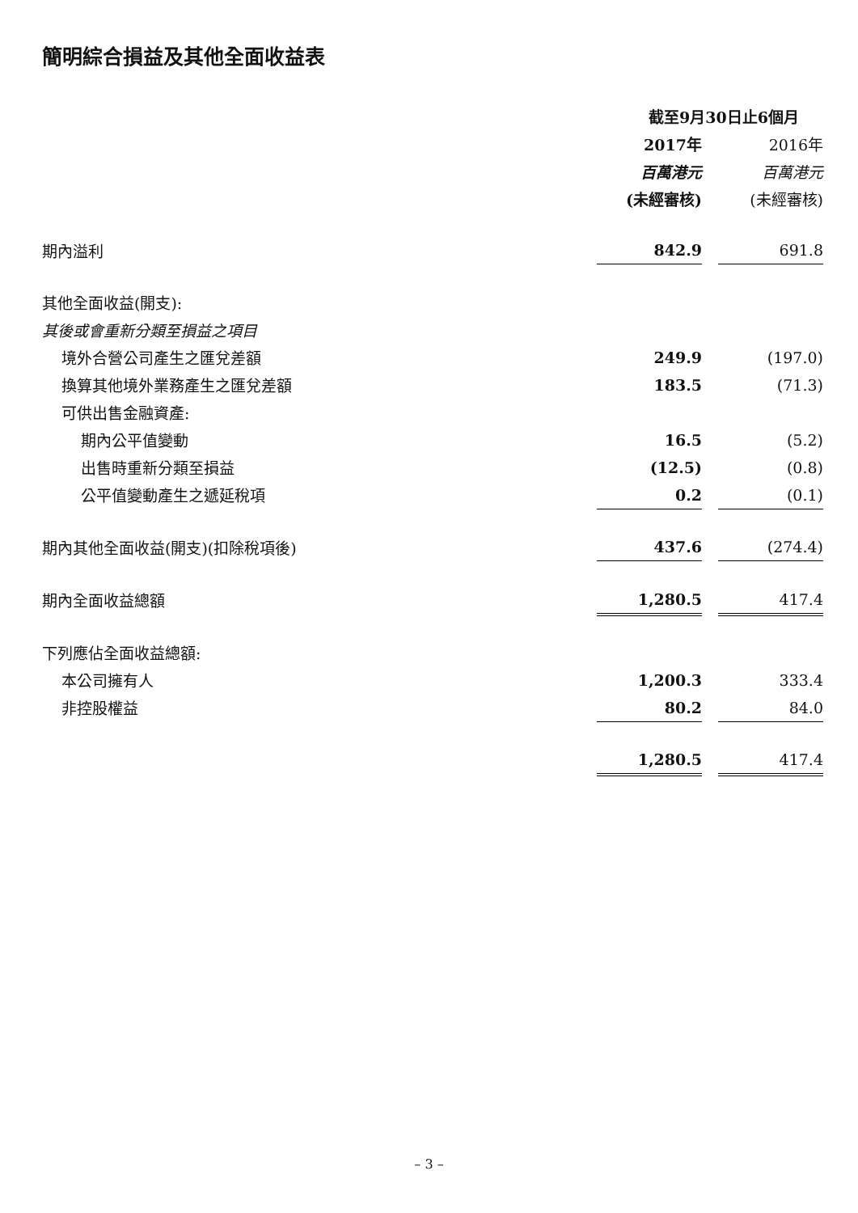簡明綜合損益及其他全面收益表
| | 截至9月30日止6個月 | | |
| | 2017年 | | 2016年 |
| | 百萬港元 | | 百萬港元 |
| | (未經審核) | | (未經審核) |
| 期內溢利 | 842.9 | | 691.8 |
| 其他全面收益(開支): | | | |
| 其後或會重新分類至損益之項目 | | | |
| 境外合營公司產生之匯兌差額 | 249.9 | | (197.0) |
| 換算其他境外業務產生之匯兌差額 | 183.5 | | (71.3) |
| 可供出售金融資產: | | | |
| 期內公平值變動 | 16.5 | | (5.2) |
| 出售時重新分類至損益 | (12.5) | | (0.8) |
| 公平值變動產生之遞延稅項 | 0.2 | | (0.1) |
| 期內其他全面收益(開支)(扣除稅項後) | 437.6 | | (274.4) |
| 期內全面收益總額 | 1,280.5 | | 417.4 |
| 下列應佔全面收益總額: | | | |
| 本公司擁有人 | 1,200.3 | | 333.4 |
| 非控股權益 | 80.2 | | 84.0 |
| | 1,280.5 | | 417.4 |
– 3 –